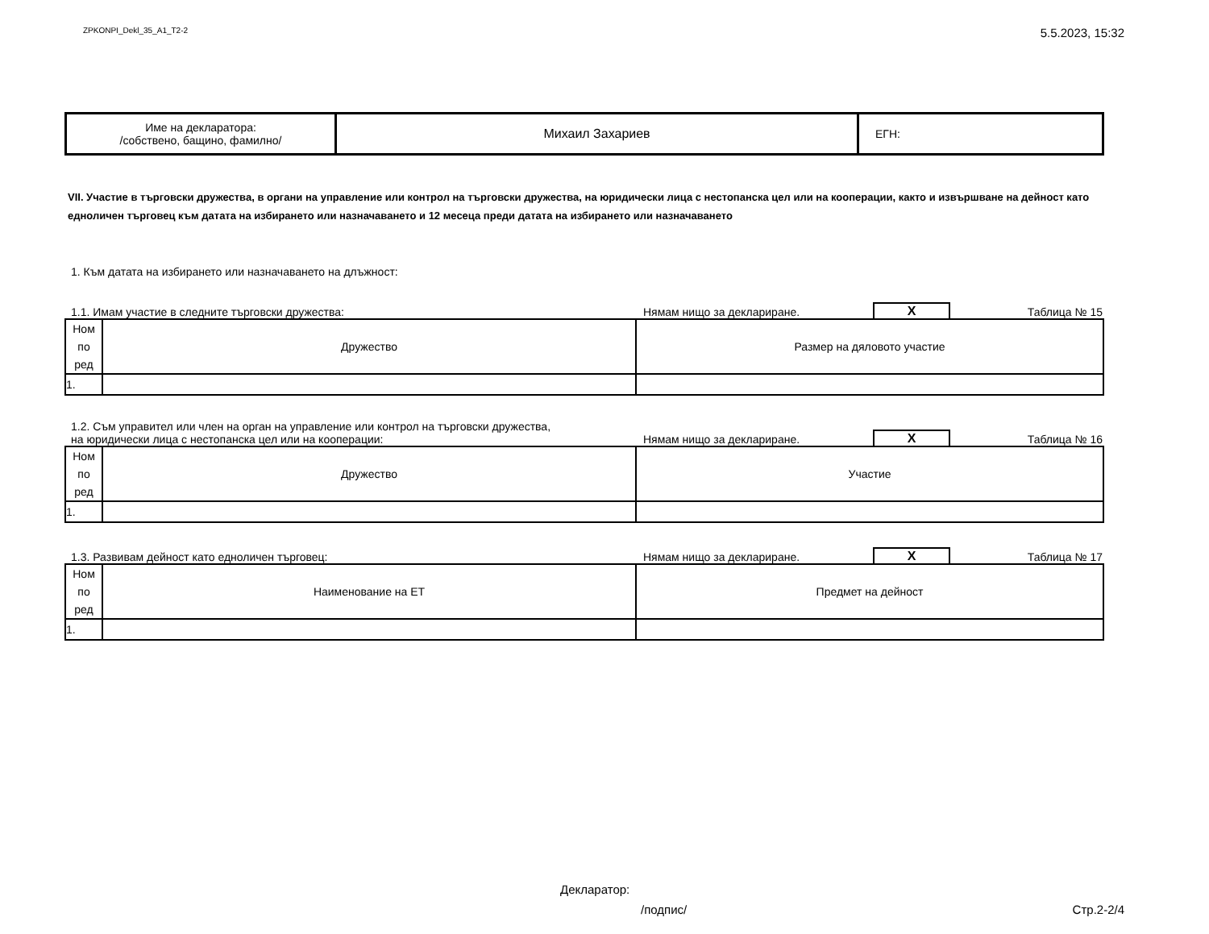ZPKONPI_Dekl_35_A1_T2-2 5.5.2023, 15:32
| Име на декларатора: /собствено, бащино, фамилно/ | Михаил Захариев | ЕГН: |
VII. Участие в търговски дружества, в органи на управление или контрол на търговски дружества, на юридически лица с нестопанска цел или на кооперации, както и извършване на дейност като едноличен търговец към датата на избирането или назначаването и 12 месеца преди датата на избирането или назначаването
1. Към датата на избирането или назначаването на длъжност:
1.1. Имам участие в следните търговски дружества: Нямам нищо за деклариране. X Таблица № 15
| Ном по ред | Дружество | Размер на дяловото участие |
| 1. | | |
1.2. Съм управител или член на орган на управление или контрол на търговски дружества,
на юридически лица с нестопанска цел или на кооперации: Нямам нищо за деклариране. X Таблица № 16
| Ном по ред | Дружество | Участие |
| 1. | | |
1.3. Развивам дейност като едноличен търговец: Нямам нищо за деклариране. X Таблица № 17
| Ном по ред | Наименование на ЕТ | Предмет на дейност |
| 1. | | |
Декларатор:
/подпис/ Стр.2-2/4